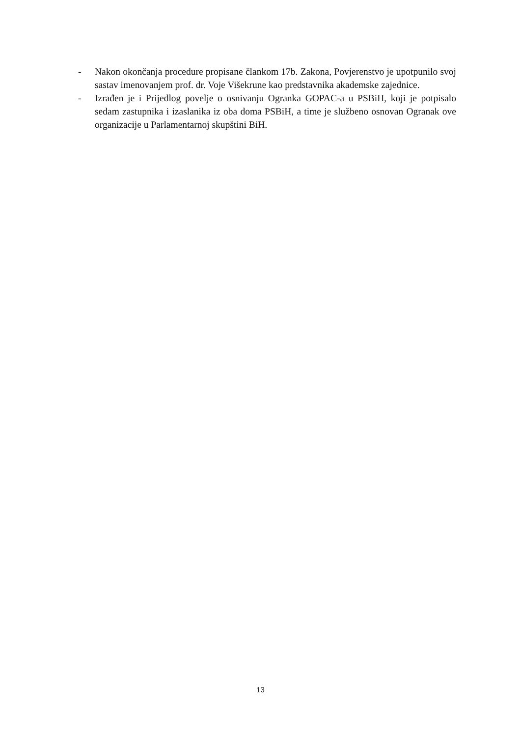- Nakon okončanja procedure propisane člankom 17b. Zakona, Povjerenstvo je upotpunilo svoj sastav imenovanjem prof. dr. Voje Višekrune kao predstavnika akademske zajednice.
- Izrađen je i Prijedlog povelje o osnivanju Ogranka GOPAC-a u PSBiH, koji je potpisalo sedam zastupnika i izaslanika iz oba doma PSBiH, a time je službeno osnovan Ogranak ove organizacije u Parlamentarnoj skupštini BiH.
13